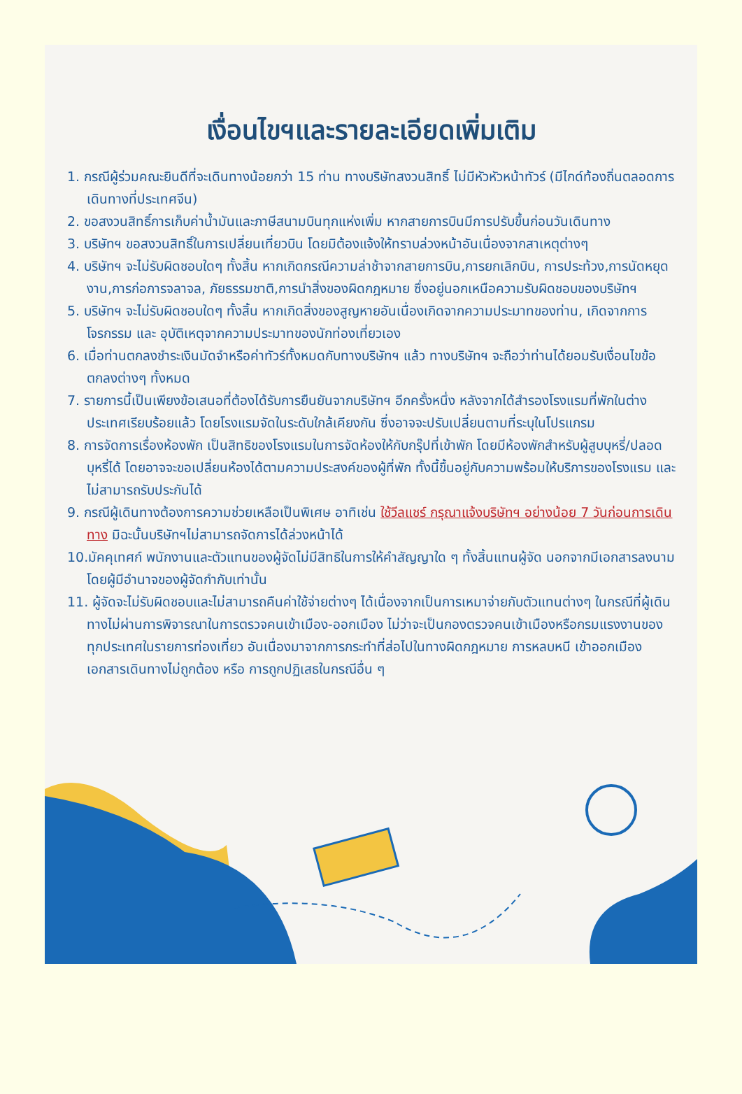เงื่อนไขฯและรายละเอียดเพิ่มเติม
1. กรณีผู้ร่วมคณะยินดีที่จะเดินทางน้อยกว่า 15 ท่าน ทางบริษัทสงวนสิทธิ์ ไม่มีหัวหัวหน้าทัวร์ (มีไกด์ท้องถิ่นตลอดการเดินทางที่ประเทศจีน)
2. ขอสงวนสิทธิ์การเก็บค่าน้ำมันและภาษีสนามบินทุกแห่งเพิ่ม หากสายการบินมีการปรับขึ้นก่อนวันเดินทาง
3. บริษัทฯ ขอสงวนสิทธิ์ในการเปลี่ยนเที่ยวบิน โดยมิต้องแจ้งให้ทราบล่วงหน้าอันเนื่องจากสาเหตุต่างๆ
4. บริษัทฯ จะไม่รับผิดชอบใดๆ ทั้งสิ้น หากเกิดกรณีความล่าช้าจากสายการบิน,การยกเลิกบิน, การประท้วง,การนัดหยุดงาน,การก่อการจลาจล, ภัยธรรมชาติ,การนำสิ่งของผิดกฎหมาย ซึ่งอยู่นอกเหนือความรับผิดชอบของบริษัทฯ
5. บริษัทฯ จะไม่รับผิดชอบใดๆ ทั้งสิ้น หากเกิดสิ่งของสูญหายอันเนื่องเกิดจากความประมาทของท่าน, เกิดจากการโจรกรรม และ อุบัติเหตุจากความประมาทของนักท่องเที่ยวเอง
6. เมื่อท่านตกลงชำระเงินมัดจำหรือค่าทัวร์ทั้งหมดกับทางบริษัทฯ แล้ว ทางบริษัทฯ จะถือว่าท่านได้ยอมรับเงื่อนไขข้อตกลงต่างๆ ทั้งหมด
7. รายการนี้เป็นเพียงข้อเสนอที่ต้องได้รับการยืนยันจากบริษัทฯ อีกครั้งหนึ่ง หลังจากได้สำรองโรงแรมที่พักในต่างประเทศเรียบร้อยแล้ว โดยโรงแรมจัดในระดับใกล้เคียงกัน ซึ่งอาจจะปรับเปลี่ยนตามที่ระบุในโปรแกรม
8. การจัดการเรื่องห้องพัก เป็นสิทธิของโรงแรมในการจัดห้องให้กับกรุ๊ปที่เข้าพัก โดยมีห้องพักสำหรับผู้สูบบุหรี่/ปลอดบุหรี่ได้ โดยอาจจะขอเปลี่ยนห้องได้ตามความประสงค์ของผู้ที่พัก ทั้งนี้ขึ้นอยู่กับความพร้อมให้บริการของโรงแรม และไม่สามารถรับประกันได้
9. กรณีผู้เดินทางต้องการความช่วยเหลือเป็นพิเศษ อาทิเช่น ใช้วีลแชร์ กรุณาแจ้งบริษัทฯ อย่างน้อย 7 วันก่อนการเดินทาง มิฉะนั้นบริษัทฯไม่สามารถจัดการได้ล่วงหน้าได้
10.มัคคุเทศก์ พนักงานและตัวแทนของผู้จัดไม่มีสิทธิในการให้คำสัญญาใด ๆ ทั้งสิ้นแทนผู้จัด นอกจากมีเอกสารลงนามโดยผู้มีอำนาจของผู้จัดกำกับเท่านั้น
11. ผู้จัดจะไม่รับผิดชอบและไม่สามารถคืนค่าใช้จ่ายต่างๆ ได้เนื่องจากเป็นการเหมาจ่ายกับตัวแทนต่างๆ ในกรณีที่ผู้เดินทางไม่ผ่านการพิจารณาในการตรวจคนเข้าเมือง-ออกเมือง ไม่ว่าจะเป็นกองตรวจคนเข้าเมืองหรือกรมแรงงานของทุกประเทศในรายการท่องเที่ยว อันเนื่องมาจากการกระทำที่ส่อไปในทางผิดกฎหมาย การหลบหนี เข้าออกเมือง เอกสารเดินทางไม่ถูกต้อง หรือ การถูกปฏิเสธในกรณีอื่น ๆ